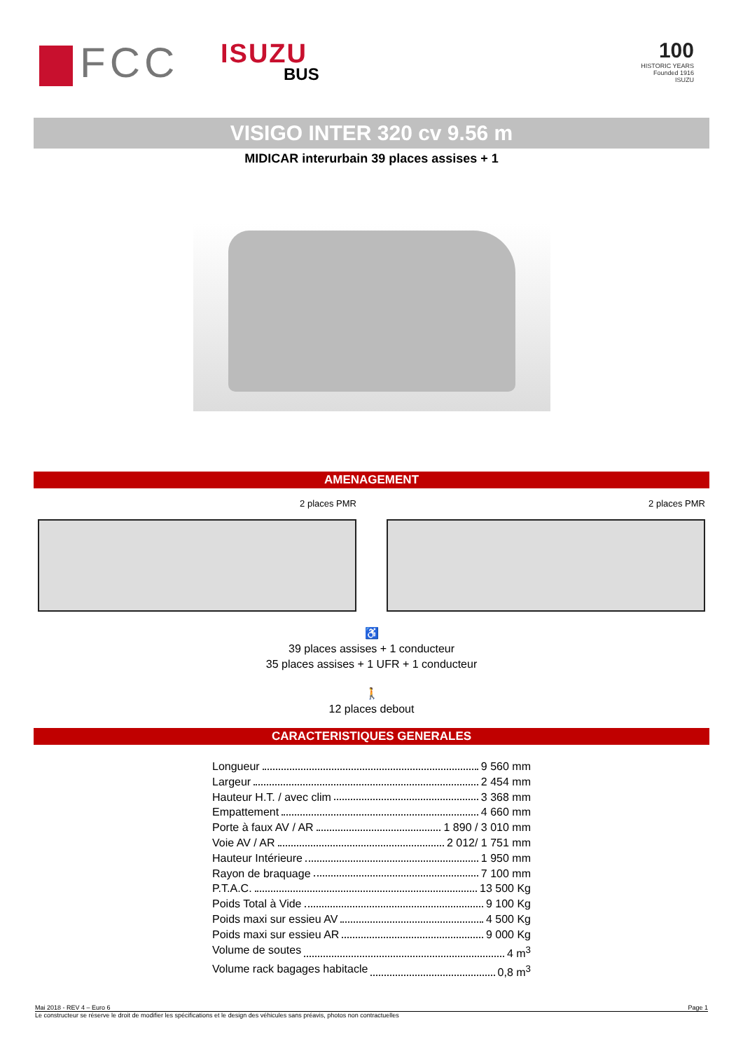FCC ISUZU
BUS
100
HISTORIC YEARS
Founded 1916
ISUZU
VISIGO INTER 320 cv 9.56 m
MIDICAR interurbain 39 places assises + 1
AMENAGEMENT
2 places PMR 2 places PMR
♿
39 places assises + 1 conducteur
35 places assises + 1 UFR + 1 conducteur
🚶
12 places debout
CARACTERISTIQUES GENERALES
Longueur 9 560 mm
Largeur 2 454 mm
Hauteur H.T. / avec clim 3 368 mm
Empattement 4 660 mm
Porte à faux AV / AR 1 890 / 3 010 mm
Voie AV / AR 2 012/ 1 751 mm
Hauteur Intérieure 1 950 mm
Rayon de braquage 7 100 mm
P.T.A.C. 13 500 Kg
Poids Total à Vide 9 100 Kg
Poids maxi sur essieu AV 4 500 Kg
Poids maxi sur essieu AR 9 000 Kg
Volume de soutes 4 m<sup>3</sup>
Volume rack bagages habitacle 0,8 m<sup>3</sup>
Mai 2018 - REV 4 – Euro 6 Page 1
Le constructeur se réserve le droit de modifier les spécifications et le design des véhicules sans préavis, photos non contractuelles